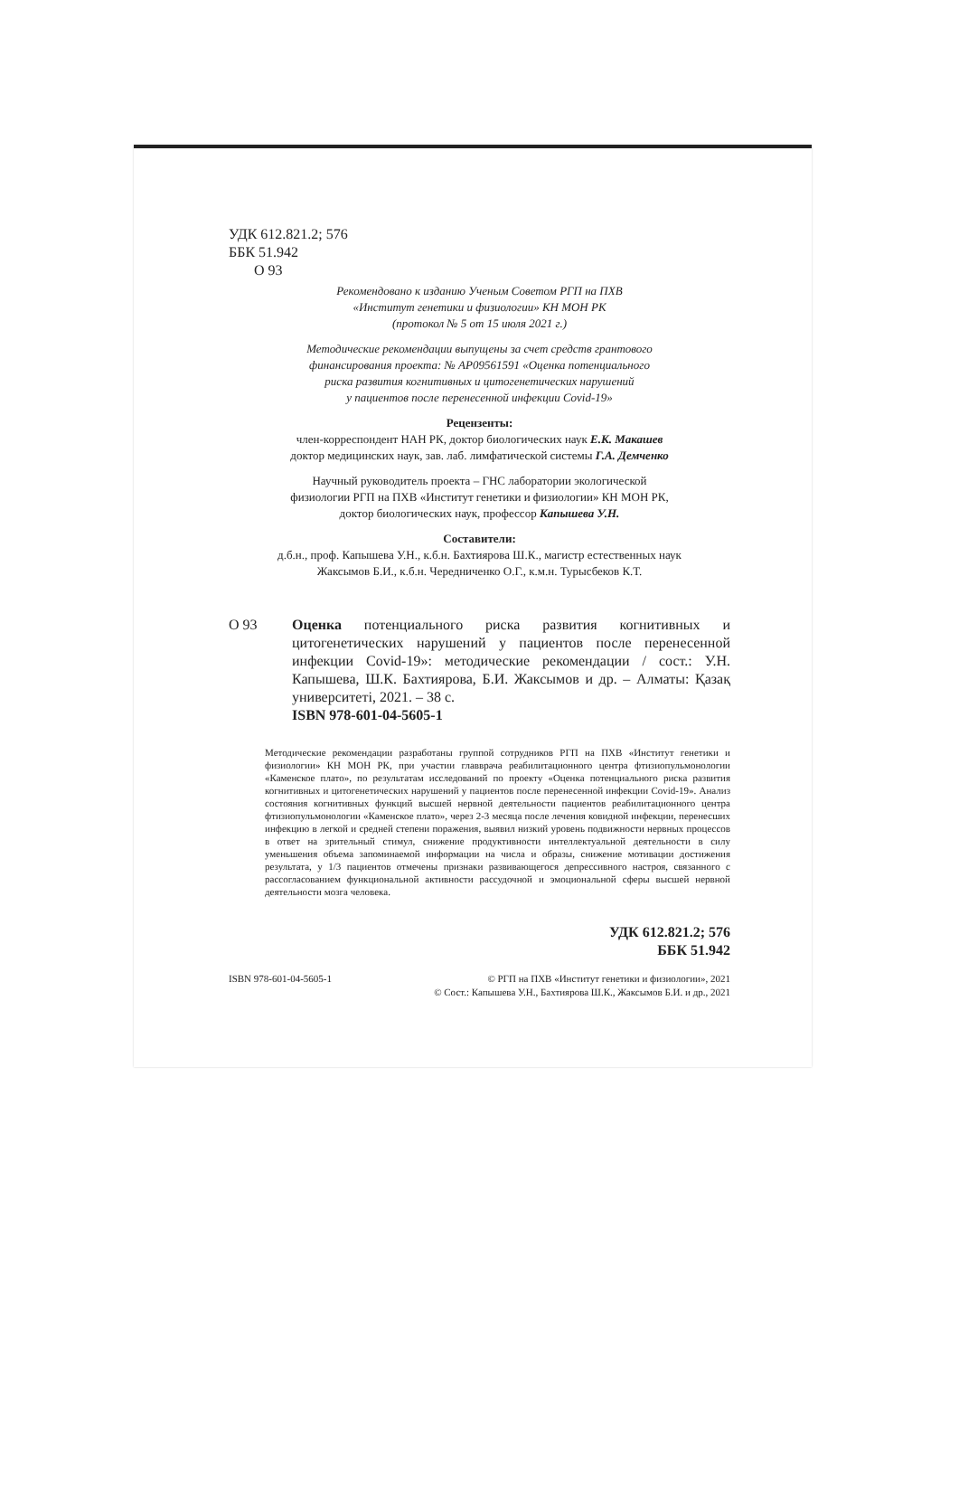УДК 612.821.2; 576
ББК 51.942
О 93
Рекомендовано к изданию Ученым Советом РГП на ПХВ
«Институт генетики и физиологии» КН МОН РК
(протокол № 5 от 15 июля 2021 г.)
Методические рекомендации выпущены за счет средств грантового
финансирования проекта: № AP09561591 «Оценка потенциального
риска развития когнитивных и цитогенетических нарушений
у пациентов после перенесенной инфекции Covid-19»
Рецензенты:
член-корреспондент НАН РК, доктор биологических наук Е.К. Макашев
доктор медицинских наук, зав. лаб. лимфатической системы Г.А. Демченко
Научный руководитель проекта – ГНС лаборатории экологической
физиологии РГП на ПХВ «Институт генетики и физиологии» КН МОН РК,
доктор биологических наук, профессор Капышева У.Н.
Составители:
д.б.н., проф. Капышева У.Н., к.б.н. Бахтиярова Ш.К., магистр естественных наук
Жаксымов Б.И., к.б.н. Чередниченко О.Г., к.м.н. Турысбеков К.Т.
О 93 Оценка потенциального риска развития когнитивных и цитогенетических нарушений у пациентов после перенесенной инфекции Covid-19»: методические рекомендации / сост.: У.Н. Капышева, Ш.К. Бахтиярова, Б.И. Жаксымов и др. – Алматы: Қазақ университеті, 2021. – 38 с.
ISBN 978-601-04-5605-1
Методические рекомендации разработаны группой сотрудников РГП на ПХВ «Институт генетики и физиологии» КН МОН РК, при участии главврача реабилитационного центра фтизиопульмонологии «Каменское плато», по результатам исследований по проекту «Оценка потенциального риска развития когнитивных и цитогенетических нарушений у пациентов после перенесенной инфекции Covid-19». Анализ состояния когнитивных функций высшей нервной деятельности пациентов реабилитационного центра фтизиопульмонологии «Каменское плато», через 2-3 месяца после лечения ковидной инфекции, перенесших инфекцию в легкой и средней степени поражения, выявил низкий уровень подвижности нервных процессов в ответ на зрительный стимул, снижение продуктивности интеллектуальной деятельности в силу уменьшения объема запоминаемой информации на числа и образы, снижение мотивации достижения результата, у 1/3 пациентов отмечены признаки развивающегося депрессивного настроя, связанного с рассогласованием функциональной активности рассудочной и эмоциональной сферы высшей нервной деятельности мозга человека.
УДК 612.821.2; 576
ББК 51.942
ISBN 978-601-04-5605-1 © РГП на ПХВ «Институт генетики и физиологии», 2021
© Сост.: Капышева У.Н., Бахтиярова Ш.К., Жаксымов Б.И. и др., 2021